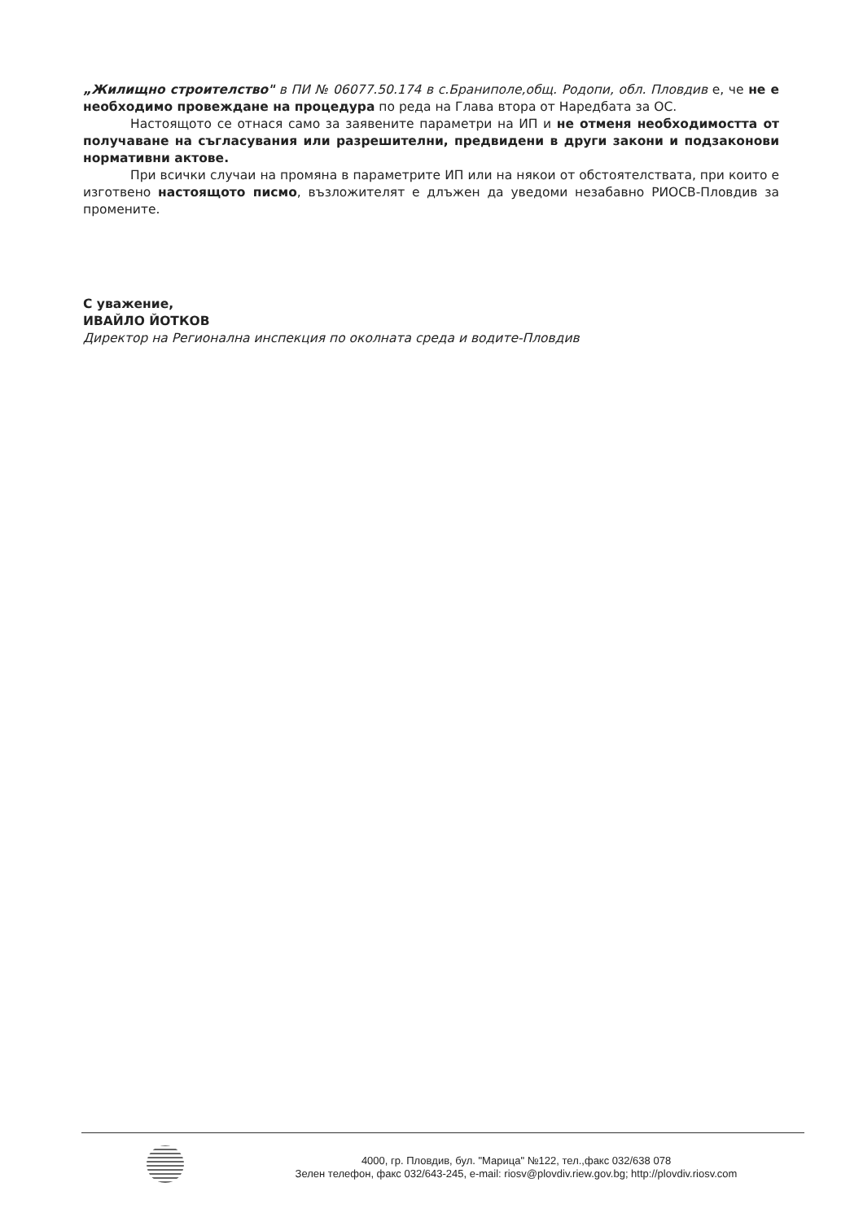„Жилищно строителство" в ПИ № 06077.50.174 в с.Браниполе,общ. Родопи, обл. Пловдив е, че не е необходимо провеждане на процедура по реда на Глава втора от Наредбата за ОС.
Настоящото се отнася само за заявените параметри на ИП и не отменя необходимостта от получаване на съгласувания или разрешителни, предвидени в други закони и подзаконови нормативни актове.
При всички случаи на промяна в параметрите ИП или на някои от обстоятелствата, при които е изготвено настоящото писмо, възложителят е длъжен да уведоми незабавно РИОСВ-Пловдив за промените.
С уважение,
ИВАЙЛО ЙОТКОВ
Директор на Регионална инспекция по околната среда и водите-Пловдив
4000, гр. Пловдив, бул. "Марица" №122, тел.,факс 032/638 078
Зелен телефон, факс 032/643-245, e-mail: riosv@plovdiv.riew.gov.bg; http://plovdiv.riosv.com